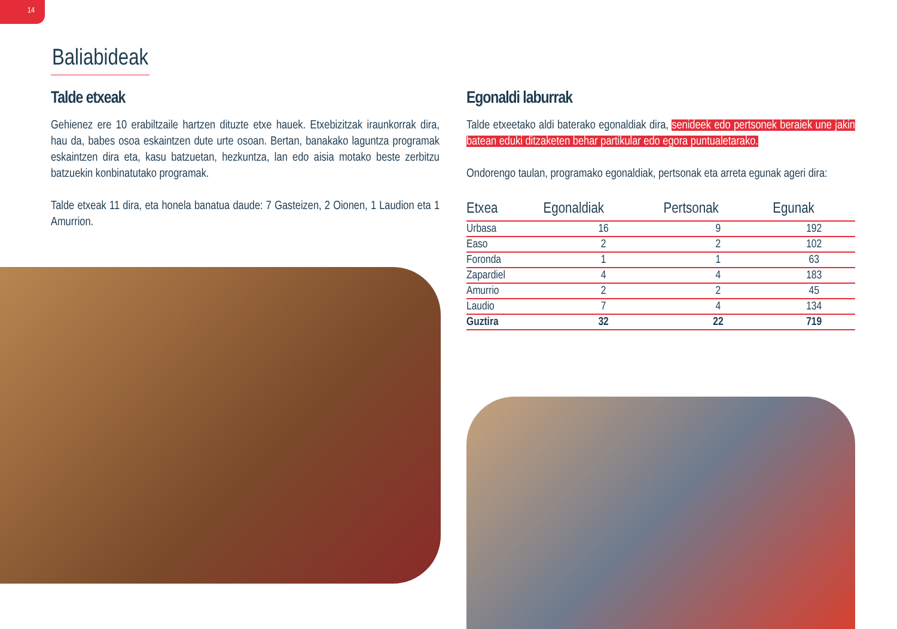14
Baliabideak
Talde etxeak
Gehienez ere 10 erabiltzaile hartzen dituzte etxe hauek. Etxebizitzak iraunkorrak dira, hau da, babes osoa eskaintzen dute urte osoan. Bertan, banakako laguntza programak eskaintzen dira eta, kasu batzuetan, hezkuntza, lan edo aisia motako beste zerbitzu batzuekin konbinatutako programak.
Talde etxeak 11 dira, eta honela banatua daude: 7 Gasteizen, 2 Oionen, 1 Laudion eta 1 Amurrion.
Egonaldi laburrak
Talde etxeetako aldi baterako egonaldiak dira, senideek edo pertsonek beraiek une jakin batean eduki ditzaketen behar partikular edo egora puntualetarako.
Ondorengo taulan, programako egonaldiak, pertsonak eta arreta egunak ageri dira:
| Etxea | Egonaldiak | Pertsonak | Egunak |
| --- | --- | --- | --- |
| Urbasa | 16 | 9 | 192 |
| Easo | 2 | 2 | 102 |
| Foronda | 1 | 1 | 63 |
| Zapardiel | 4 | 4 | 183 |
| Amurrio | 2 | 2 | 45 |
| Laudio | 7 | 4 | 134 |
| Guztira | 32 | 22 | 719 |